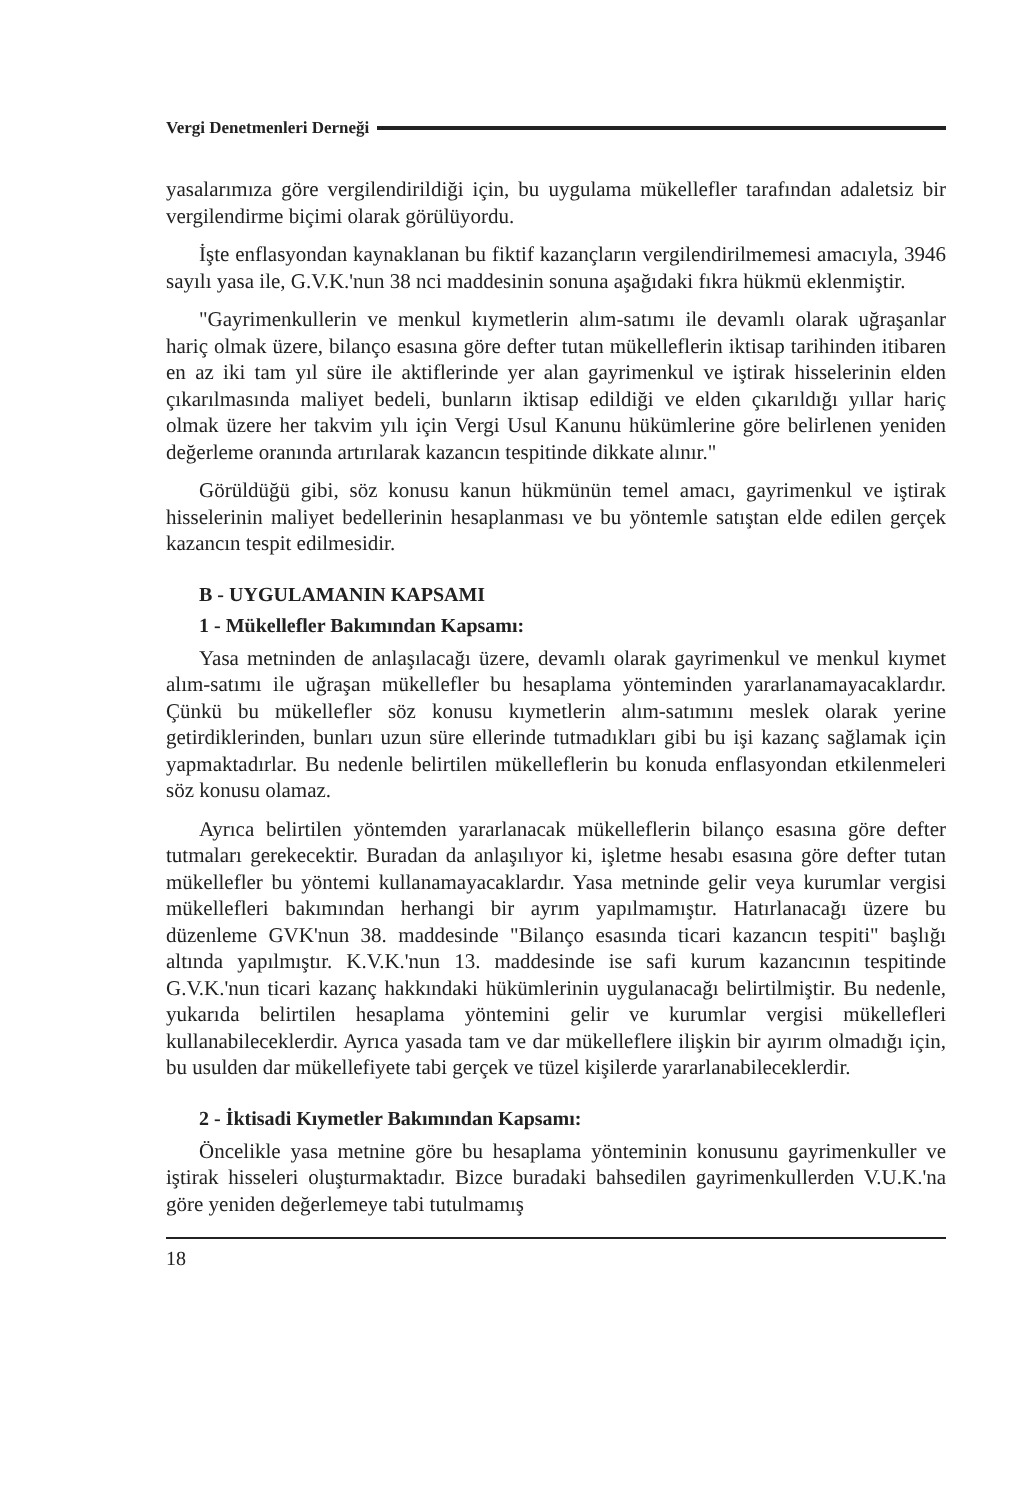Vergi Denetmenleri Derneği
yasalarımıza göre vergilendirildiği için, bu uygulama mükellefler tarafından adaletsiz bir vergilendirme biçimi olarak görülüyordu.
İşte enflasyondan kaynaklanan bu fiktif kazançların vergilendirilmemesi amacıyla, 3946 sayılı yasa ile, G.V.K.'nun 38 nci maddesinin sonuna aşağıdaki fıkra hükmü eklenmiştir.
"Gayrimenkullerin ve menkul kıymetlerin alım-satımı ile devamlı olarak uğraşanlar hariç olmak üzere, bilanço esasına göre defter tutan mükelleflerin iktisap tarihinden itibaren en az iki tam yıl süre ile aktiflerinde yer alan gayrimenkul ve iştirak hisselerinin elden çıkarılmasında maliyet bedeli, bunların iktisap edildiği ve elden çıkarıldığı yıllar hariç olmak üzere her takvim yılı için Vergi Usul Kanunu hükümlerine göre belirlenen yeniden değerleme oranında artırılarak kazancın tespitinde dikkate alınır."
Görüldüğü gibi, söz konusu kanun hükmünün temel amacı, gayrimenkul ve iştirak hisselerinin maliyet bedellerinin hesaplanması ve bu yöntemle satıştan elde edilen gerçek kazancın tespit edilmesidir.
B - UYGULAMANIN KAPSAMI
1 - Mükellefler Bakımından Kapsamı:
Yasa metninden de anlaşılacağı üzere, devamlı olarak gayrimenkul ve menkul kıymet alım-satımı ile uğraşan mükellefler bu hesaplama yönteminden yararlanamayacaklardır. Çünkü bu mükellefler söz konusu kıymetlerin alım-satımını meslek olarak yerine getirdiklerinden, bunları uzun süre ellerinde tutmadıkları gibi bu işi kazanç sağlamak için yapmaktadırlar. Bu nedenle belirtilen mükelleflerin bu konuda enflasyondan etkilenmeleri söz konusu olamaz.
Ayrıca belirtilen yöntemden yararlanacak mükelleflerin bilanço esasına göre defter tutmaları gerekecektir. Buradan da anlaşılıyor ki, işletme hesabı esasına göre defter tutan mükellefler bu yöntemi kullanamayacaklardır. Yasa metninde gelir veya kurumlar vergisi mükellefleri bakımından herhangi bir ayrım yapılmamıştır. Hatırlanacağı üzere bu düzenleme GVK'nun 38. maddesinde "Bilanço esasında ticari kazancın tespiti" başlığı altında yapılmıştır. K.V.K.'nun 13. maddesinde ise safi kurum kazancının tespitinde G.V.K.'nun ticari kazanç hakkındaki hükümlerinin uygulanacağı belirtilmiştir. Bu nedenle, yukarıda belirtilen hesaplama yöntemini gelir ve kurumlar vergisi mükellefleri kullanabileceklerdir. Ayrıca yasada tam ve dar mükelleflere ilişkin bir ayırım olmadığı için, bu usulden dar mükellefiyete tabi gerçek ve tüzel kişilerde yararlanabileceklerdir.
2 - İktisadi Kıymetler Bakımından Kapsamı:
Öncelikle yasa metnine göre bu hesaplama yönteminin konusunu gayrimenkuller ve iştirak hisseleri oluşturmaktadır. Bizce buradaki bahsedilen gayrimenkullerden V.U.K.'na göre yeniden değerlemeye tabi tutulmamış
18